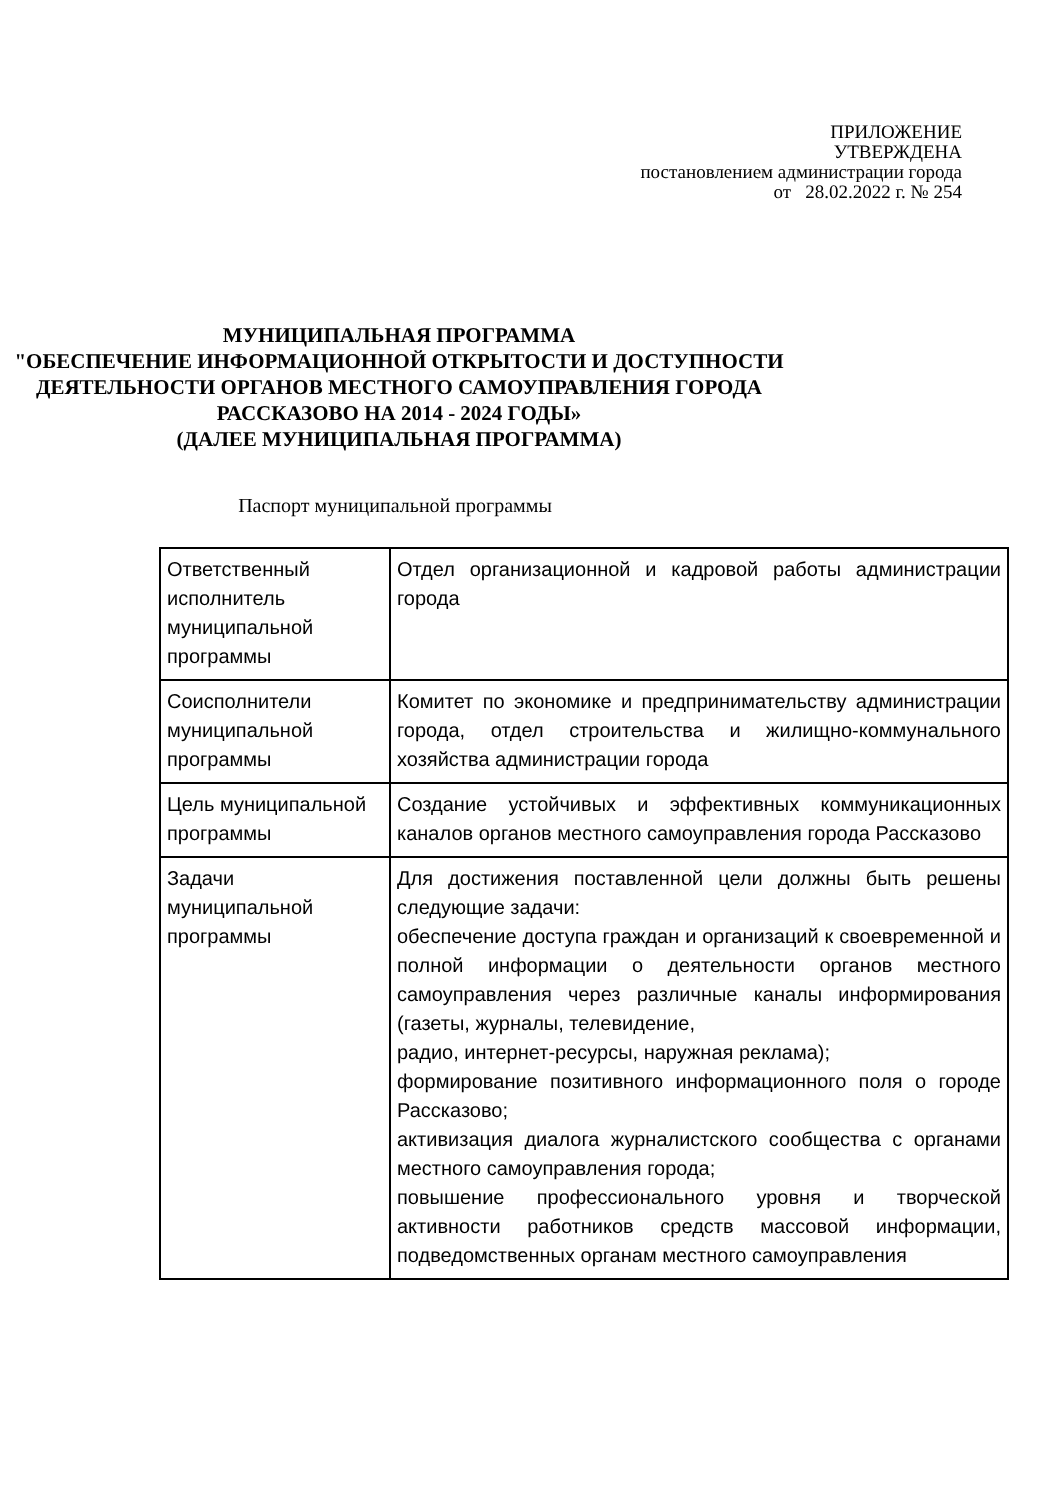ПРИЛОЖЕНИЕ
УТВЕРЖДЕНА
постановлением администрации города
от 28.02.2022 г. № 254
МУНИЦИПАЛЬНАЯ ПРОГРАММА
"ОБЕСПЕЧЕНИЕ ИНФОРМАЦИОННОЙ ОТКРЫТОСТИ И ДОСТУПНОСТИ ДЕЯТЕЛЬНОСТИ ОРГАНОВ МЕСТНОГО САМОУПРАВЛЕНИЯ ГОРОДА РАССКАЗОВО НА 2014 - 2024 ГОДЫ»
(ДАЛЕЕ МУНИЦИПАЛЬНАЯ ПРОГРАММА)
Паспорт муниципальной программы
| Ответственный исполнитель муниципальной программы | Отдел организационной и кадровой работы администрации города |
| Соисполнители муниципальной программы | Комитет по экономике и предпринимательству администрации города, отдел строительства и жилищно-коммунального хозяйства администрации города |
| Цель муниципальной программы | Создание устойчивых и эффективных коммуникационных каналов органов местного самоуправления города Рассказово |
| Задачи муниципальной программы | Для достижения поставленной цели должны быть решены следующие задачи: обеспечение доступа граждан и организаций к своевременной и полной информации о деятельности органов местного самоуправления через различные каналы информирования (газеты, журналы, телевидение, радио, интернет-ресурсы, наружная реклама); формирование позитивного информационного поля о городе Рассказово; активизация диалога журналистского сообщества с органами местного самоуправления города; повышение профессионального уровня и творческой активности работников средств массовой информации, подведомственных органам местного самоуправления |